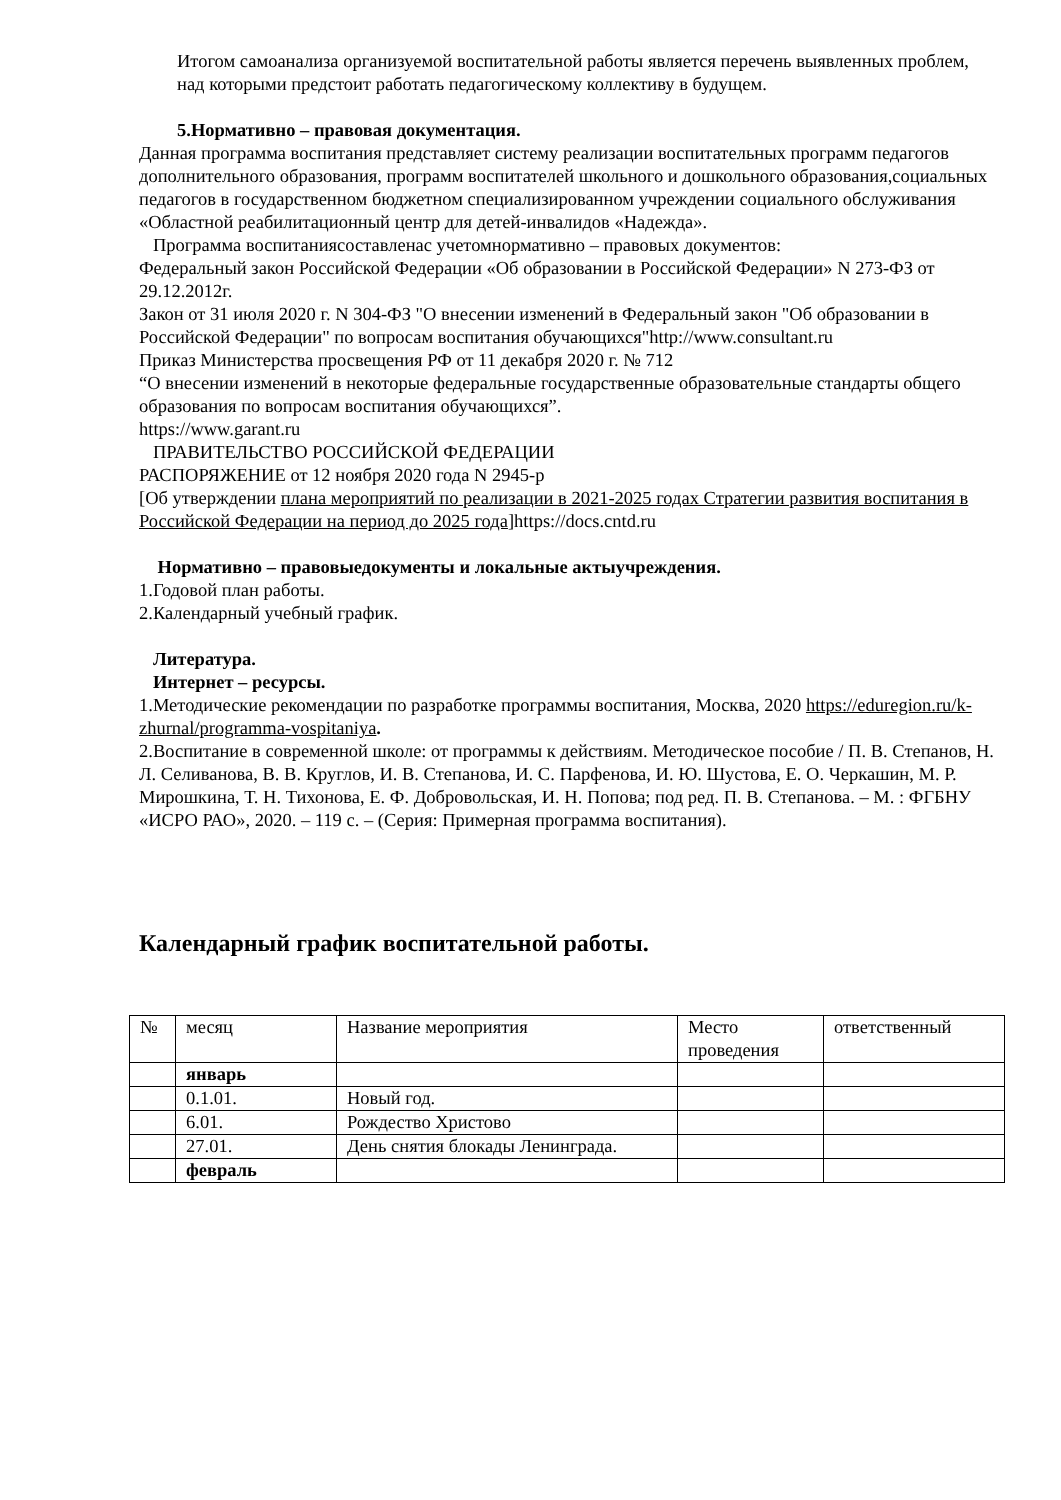Итогом самоанализа организуемой воспитательной работы является перечень выявленных проблем, над которыми предстоит работать педагогическому коллективу в будущем.
5.Нормативно – правовая документация.
Данная программа воспитания представляет систему реализации воспитательных программ педагогов дополнительного образования, программ воспитателей школьного и дошкольного образования,социальных педагогов в государственном бюджетном специализированном учреждении социального обслуживания «Областной реабилитационный центр для детей-инвалидов «Надежда».
Программа воспитаниясоставленас учетомнормативно – правовых документов:
Федеральный закон Российской Федерации «Об образовании в Российской Федерации» N 273-ФЗ от 29.12.2012г.
Закон от 31 июля 2020 г. N 304-ФЗ "О внесении изменений в Федеральный закон "Об образовании в Российской Федерации" по вопросам воспитания обучающихся"http://www.consultant.ru
Приказ Министерства просвещения РФ от 11 декабря 2020 г. № 712
“О внесении изменений в некоторые федеральные государственные образовательные стандарты общего образования по вопросам воспитания обучающихся”.
https://www.garant.ru
ПРАВИТЕЛЬСТВО РОССИЙСКОЙ ФЕДЕРАЦИИ
РАСПОРЯЖЕНИЕ от 12 ноября 2020 года N 2945-р
[Об утверждении плана мероприятий по реализации в 2021-2025 годах Стратегии развития воспитания в Российской Федерации на период до 2025 года]https://docs.cntd.ru
Нормативно – правовыедокументы и локальные актыучреждения.
1.Годовой план работы.
2.Календарный учебный график.
Литература.
Интернет – ресурсы.
1.Методические рекомендации по разработке программы воспитания, Москва, 2020 https://eduregion.ru/k-zhurnal/programma-vospitaniya.
2.Воспитание в современной школе: от программы к действиям. Методическое пособие / П. В. Степанов, Н. Л. Селиванова, В. В. Круглов, И. В. Степанова, И. С. Парфенова, И. Ю. Шустова, Е. О. Черкашин, М. Р. Мирошкина, Т. Н. Тихонова, Е. Ф. Добровольская, И. Н. Попова; под ред. П. В. Степанова. – М. : ФГБНУ «ИСРО РАО», 2020. – 119 с. – (Серия: Примерная программа воспитания).
Календарный график воспитательной работы.
| № | месяц | Название мероприятия | Место проведения | ответственный |
| | январь | | | |
| | 0.1.01. | Новый год. | | |
| | 6.01. | Рождество Христово | | |
| | 27.01. | День снятия блокады Ленинграда. | | |
| | февраль | | | |